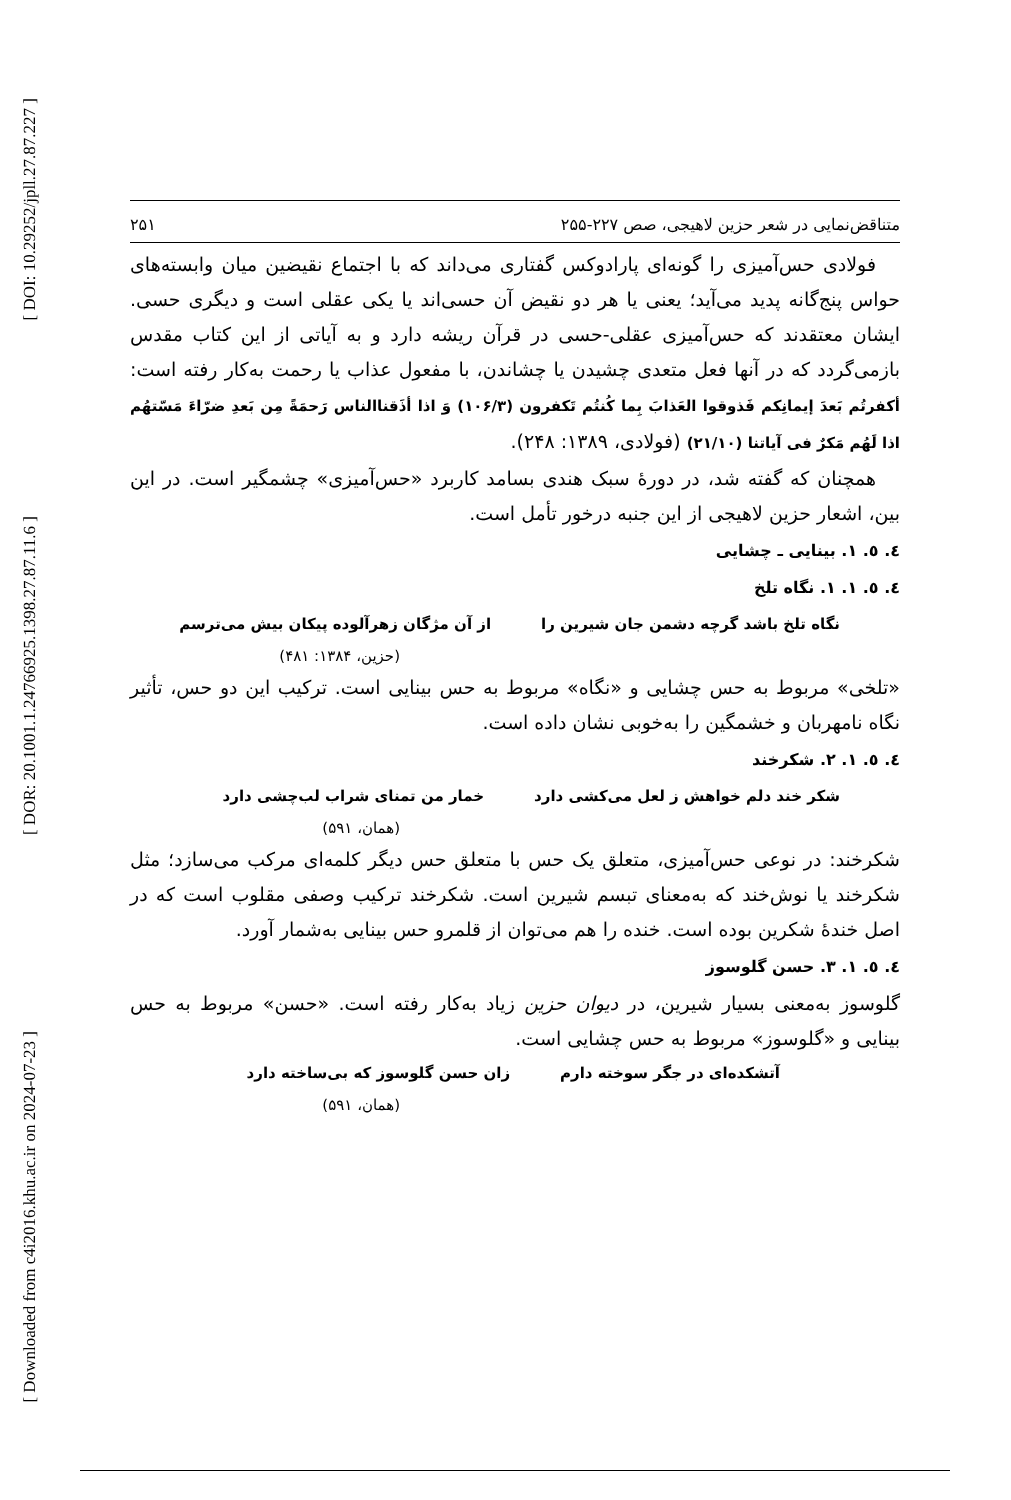[ DOI: 10.29252/jpll.27.87.227 ]
[ DOR: 20.1001.1.24766925.1398.27.87.11.6 ]
[ Downloaded from c4i2016.khu.ac.ir on 2024-07-23 ]
متناقض‌نمایی در شعر حزین لاهیجی، صص ۲۲۷-۲۵۵ ۲۵۱
فولادی حس‌آمیزی را گونه‌ای پارادوکس گفتاری می‌داند که با اجتماع نقیضین میان وابسته‌های حواس پنج‌گانه پدید می‌آید؛ یعنی یا هر دو نقیض آن حسی‌اند یا یکی عقلی است و دیگری حسی. ایشان معتقدند که حس‌آمیزی عقلی-حسی در قرآن ریشه دارد و به آیاتی از این کتاب مقدس بازمی‌گردد که در آنها فعل متعدی چشیدن یا چشاندن، با مفعول عذاب یا رحمت به‌کار رفته است: أکفرتُم بَعدَ إیمانِکم فَذوقوا العَذابَ بِما کُنتُم تَکفرون (۱۰۶/۳) وَ اذا أذَقناالناس رَحمَةً مِن بَعدِ ضرّاءَ مَسّتهُم اذا لَهُم مَکرٌ فی آیاتنا (۲۱/۱۰) (فولادی، ۱۳۸۹: ۲۴۸).
همچنان که گفته شد، در دورۀ سبک هندی بسامد کاربرد «حس‌آمیزی» چشمگیر است. در این بین، اشعار حزین لاهیجی از این جنبه درخور تأمل است.
٤. ٥. ١. بینایی ـ چشایی
٤. ٥. ١. ١. نگاه تلخ
نگاه تلخ باشد گرچه دشمن جان شیرین را از آن مژگان زهرآلوده پیکان بیش می‌ترسم
(حزین، ۱۳۸۴: ۴۸۱)
«تلخی» مربوط به حس چشایی و «نگاه» مربوط به حس بینایی است. ترکیب این دو حس، تأثیر نگاه نامهربان و خشمگین را به‌خوبی نشان داده است.
٤. ٥. ١. ٢. شکرخند
شکر خند دلم خواهش ز لعل می‌کشی دارد خمار من تمنای شراب لب‌چشی دارد
(همان، ۵۹۱)
شکرخند: در نوعی حس‌آمیزی، متعلق یک حس با متعلق حس دیگر کلمه‌ای مرکب می‌سازد؛ مثل شکرخند یا نوش‌خند که به‌معنای تبسم شیرین است. شکرخند ترکیب وصفی مقلوب است که در اصل خندۀ شکرین بوده است. خنده را هم می‌توان از قلمرو حس بینایی به‌شمار آورد.
٤. ٥. ١. ٣. حسن گلوسوز
گلوسوز به‌معنی بسیار شیرین، در دیوان حزین زیاد به‌کار رفته است. «حسن» مربوط به حس بینایی و «گلوسوز» مربوط به حس چشایی است.
آتشکده‌ای در جگر سوخته دارم زان حسن گلوسوز که بی‌ساخته دارد
(همان، ۵۹۱)